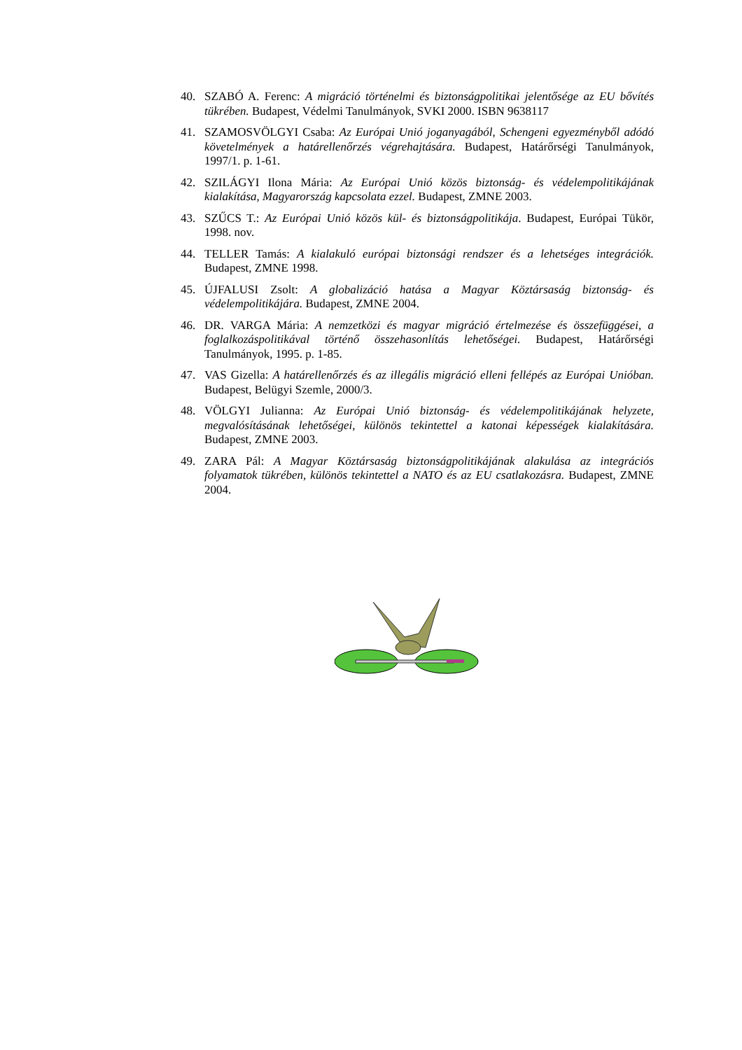40. SZABÓ A. Ferenc: A migráció történelmi és biztonságpolitikai jelentősége az EU bővítés tükrében. Budapest, Védelmi Tanulmányok, SVKI 2000. ISBN 9638117
41. SZAMOSVÖLGYI Csaba: Az Európai Unió joganyagából, Schengeni egyezményből adódó követelmények a határellenőrzés végrehajtására. Budapest, Határőrségi Tanulmányok, 1997/1. p. 1-61.
42. SZILÁGYI Ilona Mária: Az Európai Unió közös biztonság- és védelempolitikájának kialakítása, Magyarország kapcsolata ezzel. Budapest, ZMNE 2003.
43. SZŰCS T.: Az Európai Unió közös kül- és biztonságpolitikája. Budapest, Európai Tükör, 1998. nov.
44. TELLER Tamás: A kialakuló európai biztonsági rendszer és a lehetséges integrációk. Budapest, ZMNE 1998.
45. ÚJFALUSI Zsolt: A globalizáció hatása a Magyar Köztársaság biztonság- és védelempolitikájára. Budapest, ZMNE 2004.
46. DR. VARGA Mária: A nemzetközi és magyar migráció értelmezése és összefüggései, a foglalkozáspolitikával történő összehasonlítás lehetőségei. Budapest, Határőrségi Tanulmányok, 1995. p. 1-85.
47. VAS Gizella: A határellenőrzés és az illegális migráció elleni fellépés az Európai Unióban. Budapest, Belügyi Szemle, 2000/3.
48. VÖLGYI Julianna: Az Európai Unió biztonság- és védelempolitikájának helyzete, megvalósításának lehetőségei, különös tekintettel a katonai képességek kialakítására. Budapest, ZMNE 2003.
49. ZARA Pál: A Magyar Köztársaság biztonságpolitikájának alakulása az integrációs folyamatok tükrében, különös tekintettel a NATO és az EU csatlakozásra. Budapest, ZMNE 2004.